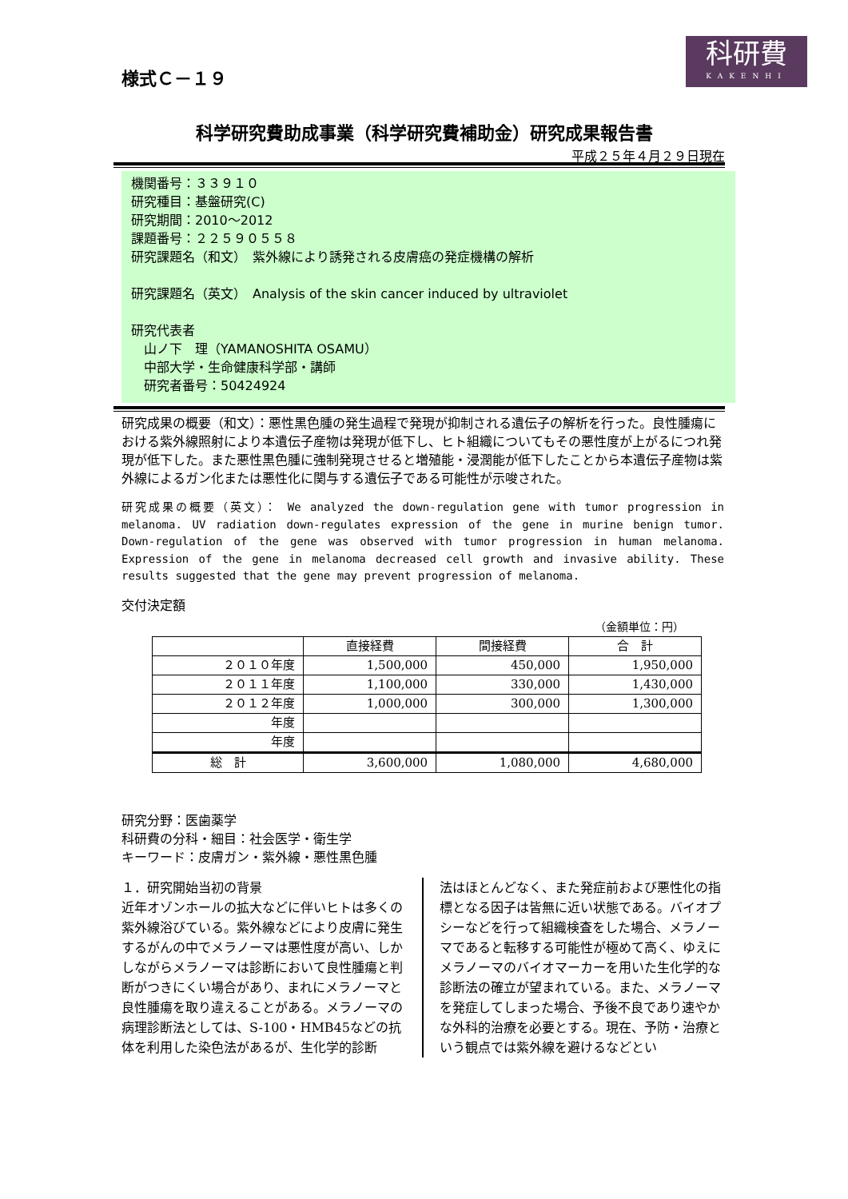様式Ｃ－１９
科研費
KAKENHI
科学研究費助成事業（科学研究費補助金）研究成果報告書
平成２５年４月２９日現在
機関番号：３３９１０
研究種目：基盤研究(C)
研究期間：2010～2012
課題番号：２２５９０５５８
研究課題名（和文）　紫外線により誘発される皮膚癌の発症機構の解析
研究課題名（英文）　Analysis of the skin cancer induced by ultraviolet
研究代表者
　山ノ下　理（YAMANOSHITA OSAMU）
　中部大学・生命健康科学部・講師
　研究者番号：50424924
研究成果の概要（和文）：悪性黒色腫の発生過程で発現が抑制される遺伝子の解析を行った。良性腫瘍における紫外線照射により本遺伝子産物は発現が低下し、ヒト組織についてもその悪性度が上がるにつれ発現が低下した。また悪性黒色腫に強制発現させると増殖能・浸潤能が低下したことから本遺伝子産物は紫外線によるガン化または悪性化に関与する遺伝子である可能性が示唆された。
研究成果の概要（英文）： We analyzed the down-regulation gene with tumor progression in melanoma. UV radiation down-regulates expression of the gene in murine benign tumor. Down-regulation of the gene was observed with tumor progression in human melanoma. Expression of the gene in melanoma decreased cell growth and invasive ability. These results suggested that the gene may prevent progression of melanoma.
交付決定額
（金額単位：円）
| | 直接経費 | 間接経費 | 合 計 |
| --- | --- | --- | --- |
| ２０１０年度 | 1,500,000 | 450,000 | 1,950,000 |
| ２０１１年度 | 1,100,000 | 330,000 | 1,430,000 |
| ２０１２年度 | 1,000,000 | 300,000 | 1,300,000 |
| 年度 | | | |
| 年度 | | | |
| 総 計 | 3,600,000 | 1,080,000 | 4,680,000 |
研究分野：医歯薬学
科研費の分科・細目：社会医学・衛生学
キーワード：皮膚ガン・紫外線・悪性黒色腫
１．研究開始当初の背景
近年オゾンホールの拡大などに伴いヒトは多くの紫外線浴びている。紫外線などにより皮膚に発生するがんの中でメラノーマは悪性度が高い、しかしながらメラノーマは診断において良性腫瘍と判断がつきにくい場合があり、まれにメラノーマと良性腫瘍を取り違えることがある。メラノーマの病理診断法としては、S-100・HMB45などの抗体を利用した染色法があるが、生化学的診断
法はほとんどなく、また発症前および悪性化の指標となる因子は皆無に近い状態である。バイオプシーなどを行って組織検査をした場合、メラノーマであると転移する可能性が極めて高く、ゆえにメラノーマのバイオマーカーを用いた生化学的な診断法の確立が望まれている。また、メラノーマを発症してしまった場合、予後不良であり速やかな外科的治療を必要とする。現在、予防・治療という観点では紫外線を避けるなどとい